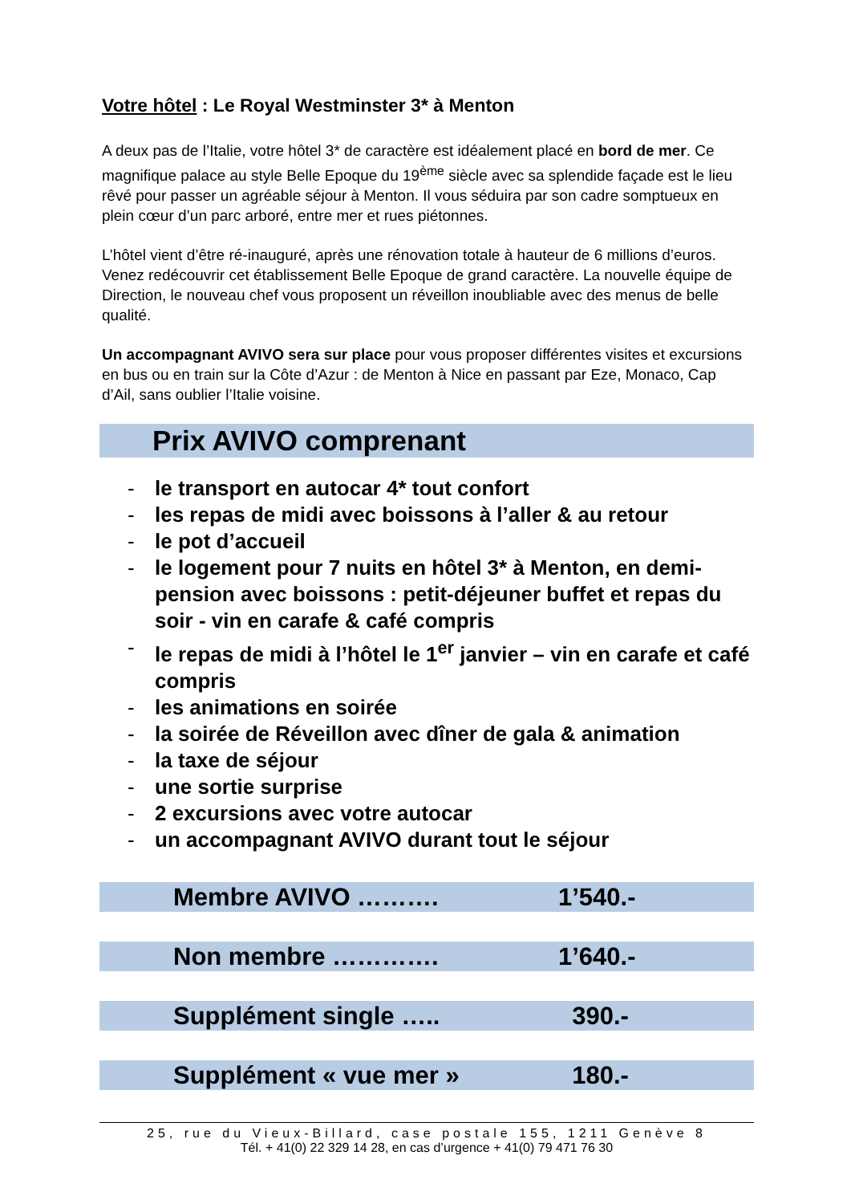Votre hôtel : Le Royal Westminster 3* à Menton
A deux pas de l’Italie, votre hôtel 3* de caractère est idéalement placé en bord de mer. Ce magnifique palace au style Belle Epoque du 19<sup>ème</sup> siècle avec sa splendide façade est le lieu rêvé pour passer un agréable séjour à Menton. Il vous séduira par son cadre somptueux en plein cœur d’un parc arboré, entre mer et rues piétonnes.
L’hôtel vient d’être ré-inauguré, après une rénovation totale à hauteur de 6 millions d’euros. Venez redécouvrir cet établissement Belle Epoque de grand caractère. La nouvelle équipe de Direction, le nouveau chef vous proposent un réveillon inoubliable avec des menus de belle qualité.
Un accompagnant AVIVO sera sur place pour vous proposer différentes visites et excursions en bus ou en train sur la Côte d’Azur : de Menton à Nice en passant par Eze, Monaco, Cap d’Ail, sans oublier l’Italie voisine.
Prix AVIVO comprenant
- le transport en autocar 4* tout confort
- les repas de midi avec boissons à l’aller & au retour
- le pot d’accueil
- le logement pour 7 nuits en hôtel 3* à Menton, en demi-pension avec boissons : petit-déjeuner buffet et repas du soir - vin en carafe & café compris
- le repas de midi à l’hôtel le 1<sup>er</sup> janvier – vin en carafe et café compris
- les animations en soirée
- la soirée de Réveillon avec dîner de gala & animation
- la taxe de séjour
- une sortie surprise
- 2 excursions avec votre autocar
- un accompagnant AVIVO durant tout le séjour
Membre AVIVO ………. 1’540.-
Non membre …………. 1’640.-
Supplément single ….. 390.-
Supplément « vue mer » 180.-
25, rue du Vieux-Billard, case postale 155, 1211 Genève 8
Tél. + 41(0) 22 329 14 28, en cas d’urgence + 41(0) 79 471 76 30